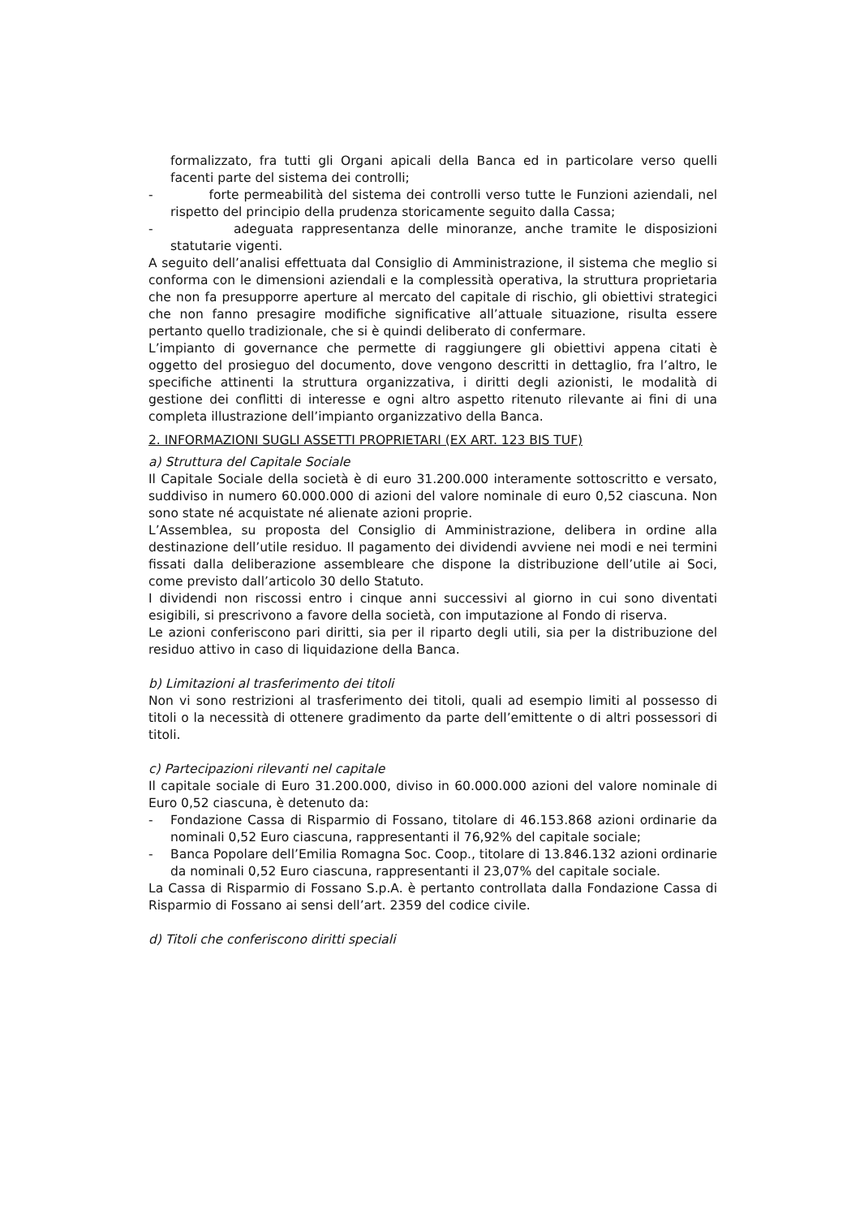formalizzato, fra tutti gli Organi apicali della Banca ed in particolare verso quelli facenti parte del sistema dei controlli;
- forte permeabilità del sistema dei controlli verso tutte le Funzioni aziendali, nel rispetto del principio della prudenza storicamente seguito dalla Cassa;
- adeguata rappresentanza delle minoranze, anche tramite le disposizioni statutarie vigenti.
A seguito dell’analisi effettuata dal Consiglio di Amministrazione, il sistema che meglio si conforma con le dimensioni aziendali e la complessità operativa, la struttura proprietaria che non fa presupporre aperture al mercato del capitale di rischio, gli obiettivi strategici che non fanno presagire modifiche significative all’attuale situazione, risulta essere pertanto quello tradizionale, che si è quindi deliberato di confermare.
L’impianto di governance che permette di raggiungere gli obiettivi appena citati è oggetto del prosieguo del documento, dove vengono descritti in dettaglio, fra l’altro, le specifiche attinenti la struttura organizzativa, i diritti degli azionisti, le modalità di gestione dei conflitti di interesse e ogni altro aspetto ritenuto rilevante ai fini di una completa illustrazione dell’impianto organizzativo della Banca.
2. INFORMAZIONI SUGLI ASSETTI PROPRIETARI (EX ART. 123 BIS TUF)
a) Struttura del Capitale Sociale
Il Capitale Sociale della società è di euro 31.200.000 interamente sottoscritto e versato, suddiviso in numero 60.000.000 di azioni del valore nominale di euro 0,52 ciascuna. Non sono state né acquistate né alienate azioni proprie.
L’Assemblea, su proposta del Consiglio di Amministrazione, delibera in ordine alla destinazione dell’utile residuo. Il pagamento dei dividendi avviene nei modi e nei termini fissati dalla deliberazione assembleare che dispone la distribuzione dell’utile ai Soci, come previsto dall’articolo 30 dello Statuto.
I dividendi non riscossi entro i cinque anni successivi al giorno in cui sono diventati esigibili, si prescrivono a favore della società, con imputazione al Fondo di riserva.
Le azioni conferiscono pari diritti, sia per il riparto degli utili, sia per la distribuzione del residuo attivo in caso di liquidazione della Banca.
b) Limitazioni al trasferimento dei titoli
Non vi sono restrizioni al trasferimento dei titoli, quali ad esempio limiti al possesso di titoli o la necessità di ottenere gradimento da parte dell’emittente o di altri possessori di titoli.
c) Partecipazioni rilevanti nel capitale
Il capitale sociale di Euro 31.200.000, diviso in 60.000.000 azioni del valore nominale di Euro 0,52 ciascuna, è detenuto da:
- Fondazione Cassa di Risparmio di Fossano, titolare di 46.153.868 azioni ordinarie da nominali 0,52 Euro ciascuna, rappresentanti il 76,92% del capitale sociale;
- Banca Popolare dell’Emilia Romagna Soc. Coop., titolare di 13.846.132 azioni ordinarie da nominali 0,52 Euro ciascuna, rappresentanti il 23,07% del capitale sociale.
La Cassa di Risparmio di Fossano S.p.A. è pertanto controllata dalla Fondazione Cassa di Risparmio di Fossano ai sensi dell’art. 2359 del codice civile.
d) Titoli che conferiscono diritti speciali